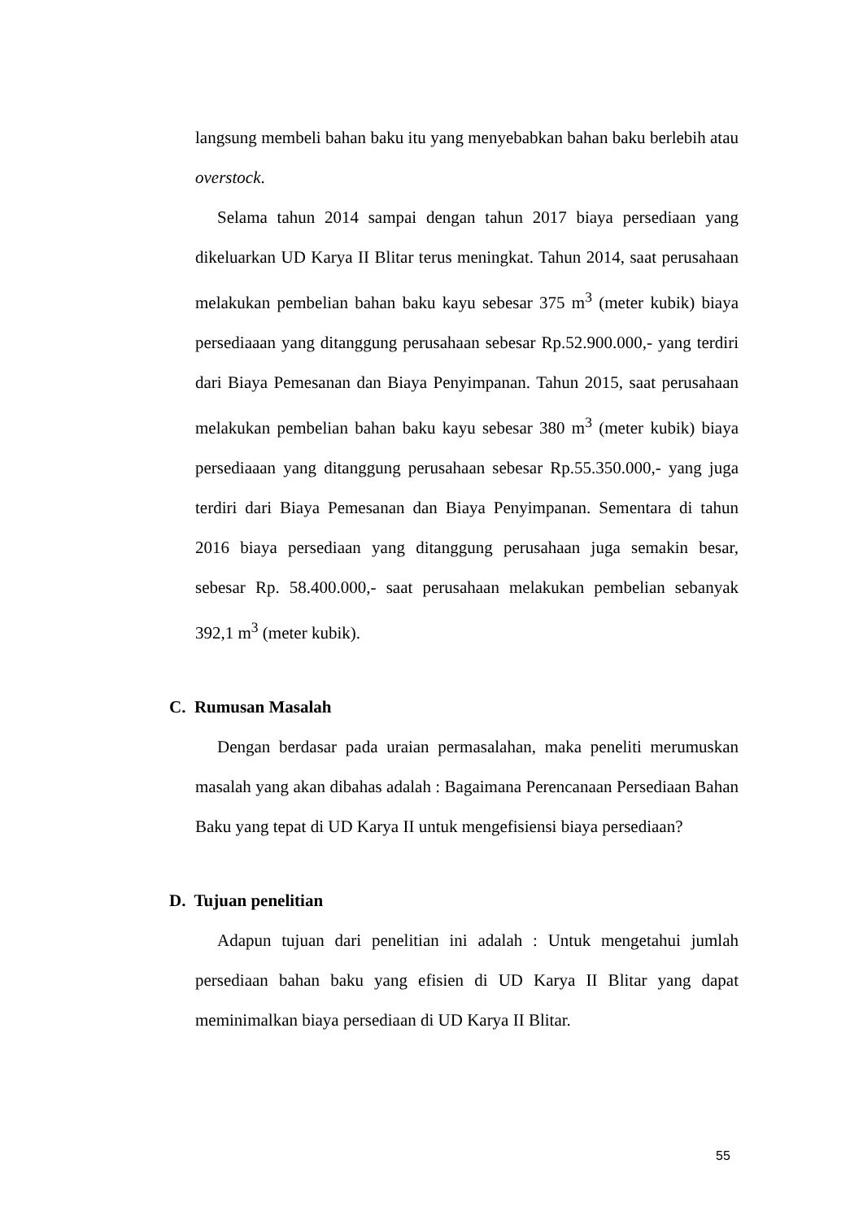langsung membeli bahan baku itu yang menyebabkan bahan baku berlebih atau overstock.
Selama tahun 2014 sampai dengan tahun 2017 biaya persediaan yang dikeluarkan UD Karya II Blitar terus meningkat. Tahun 2014, saat perusahaan melakukan pembelian bahan baku kayu sebesar 375 m<sup>3</sup> (meter kubik) biaya persediaaan yang ditanggung perusahaan sebesar Rp.52.900.000,- yang terdiri dari Biaya Pemesanan dan Biaya Penyimpanan. Tahun 2015, saat perusahaan melakukan pembelian bahan baku kayu sebesar 380 m<sup>3</sup> (meter kubik) biaya persediaaan yang ditanggung perusahaan sebesar Rp.55.350.000,- yang juga terdiri dari Biaya Pemesanan dan Biaya Penyimpanan. Sementara di tahun 2016 biaya persediaan yang ditanggung perusahaan juga semakin besar, sebesar Rp. 58.400.000,- saat perusahaan melakukan pembelian sebanyak 392,1 m<sup>3</sup> (meter kubik).
C. Rumusan Masalah
Dengan berdasar pada uraian permasalahan, maka peneliti merumuskan masalah yang akan dibahas adalah : Bagaimana Perencanaan Persediaan Bahan Baku yang tepat di UD Karya II untuk mengefisiensi biaya persediaan?
D. Tujuan penelitian
Adapun tujuan dari penelitian ini adalah : Untuk mengetahui jumlah persediaan bahan baku yang efisien di UD Karya II Blitar yang dapat meminimalkan biaya persediaan di UD Karya II Blitar.
55